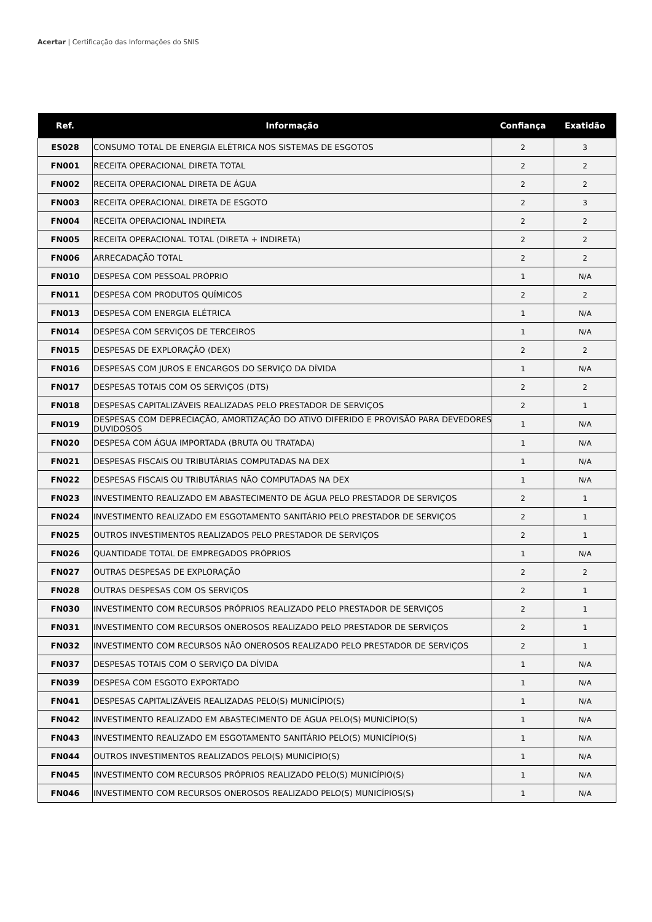Acertar | Certificação das Informações do SNIS
| Ref. | Informação | Confiança | Exatidão |
| --- | --- | --- | --- |
| ES028 | CONSUMO TOTAL DE ENERGIA ELÉTRICA NOS SISTEMAS DE ESGOTOS | 2 | 3 |
| FN001 | RECEITA OPERACIONAL DIRETA TOTAL | 2 | 2 |
| FN002 | RECEITA OPERACIONAL DIRETA DE ÁGUA | 2 | 2 |
| FN003 | RECEITA OPERACIONAL DIRETA DE ESGOTO | 2 | 3 |
| FN004 | RECEITA OPERACIONAL INDIRETA | 2 | 2 |
| FN005 | RECEITA OPERACIONAL TOTAL (DIRETA + INDIRETA) | 2 | 2 |
| FN006 | ARRECADAÇÃO TOTAL | 2 | 2 |
| FN010 | DESPESA COM PESSOAL PRÓPRIO | 1 | N/A |
| FN011 | DESPESA COM PRODUTOS QUÍMICOS | 2 | 2 |
| FN013 | DESPESA COM ENERGIA ELÉTRICA | 1 | N/A |
| FN014 | DESPESA COM SERVIÇOS DE TERCEIROS | 1 | N/A |
| FN015 | DESPESAS DE EXPLORAÇÃO (DEX) | 2 | 2 |
| FN016 | DESPESAS COM JUROS E ENCARGOS DO SERVIÇO DA DÍVIDA | 1 | N/A |
| FN017 | DESPESAS TOTAIS COM OS SERVIÇOS (DTS) | 2 | 2 |
| FN018 | DESPESAS CAPITALIZÁVEIS REALIZADAS PELO PRESTADOR DE SERVIÇOS | 2 | 1 |
| FN019 | DESPESAS COM DEPRECIAÇÃO, AMORTIZAÇÃO DO ATIVO DIFERIDO E PROVISÃO PARA DEVEDORES DUVIDOSOS | 1 | N/A |
| FN020 | DESPESA COM ÁGUA IMPORTADA (BRUTA OU TRATADA) | 1 | N/A |
| FN021 | DESPESAS FISCAIS OU TRIBUTÁRIAS COMPUTADAS NA DEX | 1 | N/A |
| FN022 | DESPESAS FISCAIS OU TRIBUTÁRIAS NÃO COMPUTADAS NA DEX | 1 | N/A |
| FN023 | INVESTIMENTO REALIZADO EM ABASTECIMENTO DE ÁGUA PELO PRESTADOR DE SERVIÇOS | 2 | 1 |
| FN024 | INVESTIMENTO REALIZADO EM ESGOTAMENTO SANITÁRIO PELO PRESTADOR DE SERVIÇOS | 2 | 1 |
| FN025 | OUTROS INVESTIMENTOS REALIZADOS PELO PRESTADOR DE SERVIÇOS | 2 | 1 |
| FN026 | QUANTIDADE TOTAL DE EMPREGADOS PRÓPRIOS | 1 | N/A |
| FN027 | OUTRAS DESPESAS DE EXPLORAÇÃO | 2 | 2 |
| FN028 | OUTRAS DESPESAS COM OS SERVIÇOS | 2 | 1 |
| FN030 | INVESTIMENTO COM RECURSOS PRÓPRIOS REALIZADO PELO PRESTADOR DE SERVIÇOS | 2 | 1 |
| FN031 | INVESTIMENTO COM RECURSOS ONEROSOS REALIZADO PELO PRESTADOR DE SERVIÇOS | 2 | 1 |
| FN032 | INVESTIMENTO COM RECURSOS NÃO ONEROSOS REALIZADO PELO PRESTADOR DE SERVIÇOS | 2 | 1 |
| FN037 | DESPESAS TOTAIS COM O SERVIÇO DA DÍVIDA | 1 | N/A |
| FN039 | DESPESA COM ESGOTO EXPORTADO | 1 | N/A |
| FN041 | DESPESAS CAPITALIZÁVEIS REALIZADAS PELO(S) MUNICÍPIO(S) | 1 | N/A |
| FN042 | INVESTIMENTO REALIZADO EM ABASTECIMENTO DE ÁGUA PELO(S) MUNICÍPIO(S) | 1 | N/A |
| FN043 | INVESTIMENTO REALIZADO EM ESGOTAMENTO SANITÁRIO PELO(S) MUNICÍPIO(S) | 1 | N/A |
| FN044 | OUTROS INVESTIMENTOS REALIZADOS PELO(S) MUNICÍPIO(S) | 1 | N/A |
| FN045 | INVESTIMENTO COM RECURSOS PRÓPRIOS REALIZADO PELO(S) MUNICÍPIO(S) | 1 | N/A |
| FN046 | INVESTIMENTO COM RECURSOS ONEROSOS REALIZADO PELO(S) MUNICÍPIOS(S) | 1 | N/A |